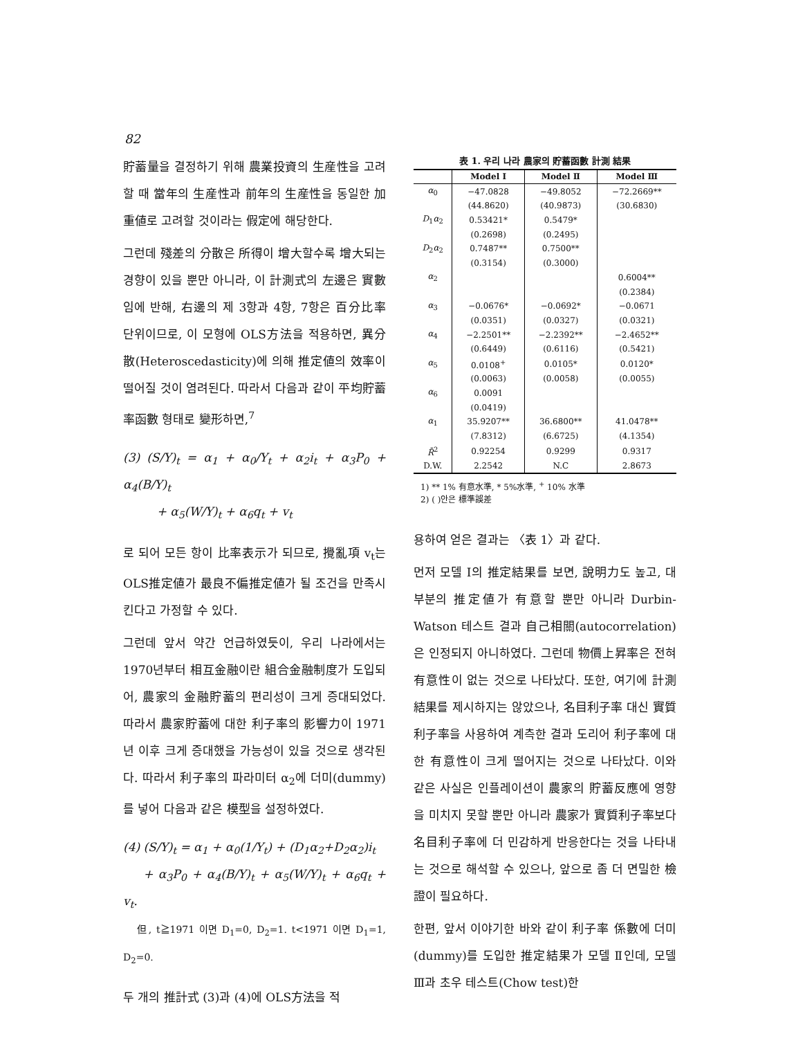82
貯蓄量을 결정하기 위해 農業投資의 生産性을 고려할 때 當年의 生産性과 前年의 生産性을 동일한 加重値로 고려할 것이라는 假定에 해당한다.
그런데 殘差의 分散은 所得이 增大할수록 增大되는 경향이 있을 뿐만 아니라, 이 計測式의 左邊은 實數임에 반해, 右邊의 제 3항과 4항, 7항은 百分比率 단위이므로, 이 모형에 OLS方法을 적용하면, 異分散(Heteroscedasticity)에 의해 推定値의 效率이 떨어질 것이 염려된다. 따라서 다음과 같이 平均貯蓄率函數 형태로 變形하면,<sup>7</sup>
(3) (S/Y)<sub>t</sub> = α<sub>1</sub> + α<sub>0</sub>/Y<sub>t</sub> + α<sub>2</sub>i<sub>t</sub> + α<sub>3</sub>P<sub>0</sub> + α<sub>4</sub>(B/Y)<sub>t</sub>
+ α<sub>5</sub>(W/Y)<sub>t</sub> + α<sub>6</sub>q<sub>t</sub> + v<sub>t</sub>
로 되어 모든 항이 比率表示가 되므로, 攪亂項 v<sub>t</sub>는 OLS推定値가 最良不偏推定値가 될 조건을 만족시킨다고 가정할 수 있다.
그런데 앞서 약간 언급하였듯이, 우리 나라에서는 1970년부터 相互金融이란 組合金融制度가 도입되어, 農家의 金融貯蓄의 편리성이 크게 증대되었다. 따라서 農家貯蓄에 대한 利子率의 影響力이 1971년 이후 크게 증대했을 가능성이 있을 것으로 생각된다. 따라서 利子率의 파라미터 α<sub>2</sub>에 더미(dummy)를 넣어 다음과 같은 模型을 설정하였다.
(4) (S/Y)<sub>t</sub> = α<sub>1</sub> + α<sub>0</sub>(1/Y<sub>t</sub>) + (D<sub>1</sub>α<sub>2</sub>+D<sub>2</sub>α<sub>2</sub>)i<sub>t</sub>
+ α<sub>3</sub>P<sub>0</sub> + α<sub>4</sub>(B/Y)<sub>t</sub> + α<sub>5</sub>(W/Y)<sub>t</sub> + α<sub>6</sub>q<sub>t</sub> + v<sub>t</sub>.
但, t≧1971 이면 D<sub>1</sub>=0, D<sub>2</sub>=1. t<1971 이면 D<sub>1</sub>=1, D<sub>2</sub>=0.
두 개의 推計式 (3)과 (4)에 OLS方法을 적
表 1. 우리 나라 農家의 貯蓄函數 計測 結果
| | Model Ⅰ | Model Ⅱ | Model Ⅲ |
| --- | --- | --- | --- |
| α<sub>0</sub> | −47.0828 | −49.8052 | −72.2669** |
| | (44.8620) | (40.9873) | (30.6830) |
| D<sub>1</sub> α<sub>2</sub> | 0.53421* | 0.5479* | |
| | (0.2698) | (0.2495) | |
| D<sub>2</sub> α<sub>2</sub> | 0.7487** | 0.7500** | |
| | (0.3154) | (0.3000) | |
| α<sub>2</sub> | | | 0.6004** |
| | | | (0.2384) |
| α<sub>3</sub> | −0.0676* | −0.0692* | −0.0671 |
| | (0.0351) | (0.0327) | (0.0321) |
| α<sub>4</sub> | −2.2501** | −2.2392** | −2.4652** |
| | (0.6449) | (0.6116) | (0.5421) |
| α<sub>5</sub> | 0.0108<sup>+</sup> | 0.0105* | 0.0120* |
| | (0.0063) | (0.0058) | (0.0055) |
| α<sub>6</sub> | 0.0091 | | |
| | (0.0419) | | |
| α<sub>1</sub> | 35.9207** | 36.6800** | 41.0478** |
| | (7.8312) | (6.6725) | (4.1354) |
| R̄<sup>2</sup> | 0.92254 | 0.9299 | 0.9317 |
| D.W. | 2.2542 | N.C | 2.8673 |
1) ** 1% 有意水準, * 5%水準, <sup>+</sup> 10% 水準
2) ( )안은 標準誤差
용하여 얻은 결과는 〈表 1〉과 같다.
먼저 모델 Ⅰ의 推定結果를 보면, 說明力도 높고, 대부분의 推定値가 有意할 뿐만 아니라 Durbin-Watson 테스트 결과 自己相關(autocorrelation)은 인정되지 아니하였다. 그런데 物價上昇率은 전혀 有意性이 없는 것으로 나타났다. 또한, 여기에 計測結果를 제시하지는 않았으나, 名目利子率 대신 實質利子率을 사용하여 계측한 결과 도리어 利子率에 대한 有意性이 크게 떨어지는 것으로 나타났다. 이와 같은 사실은 인플레이션이 農家의 貯蓄反應에 영향을 미치지 못할 뿐만 아니라 農家가 實質利子率보다 名目利子率에 더 민감하게 반응한다는 것을 나타내는 것으로 해석할 수 있으나, 앞으로 좀 더 면밀한 檢證이 필요하다.
한편, 앞서 이야기한 바와 같이 利子率 係數에 더미(dummy)를 도입한 推定結果가 모델 Ⅱ인데, 모델 Ⅲ과 초우 테스트(Chow test)한